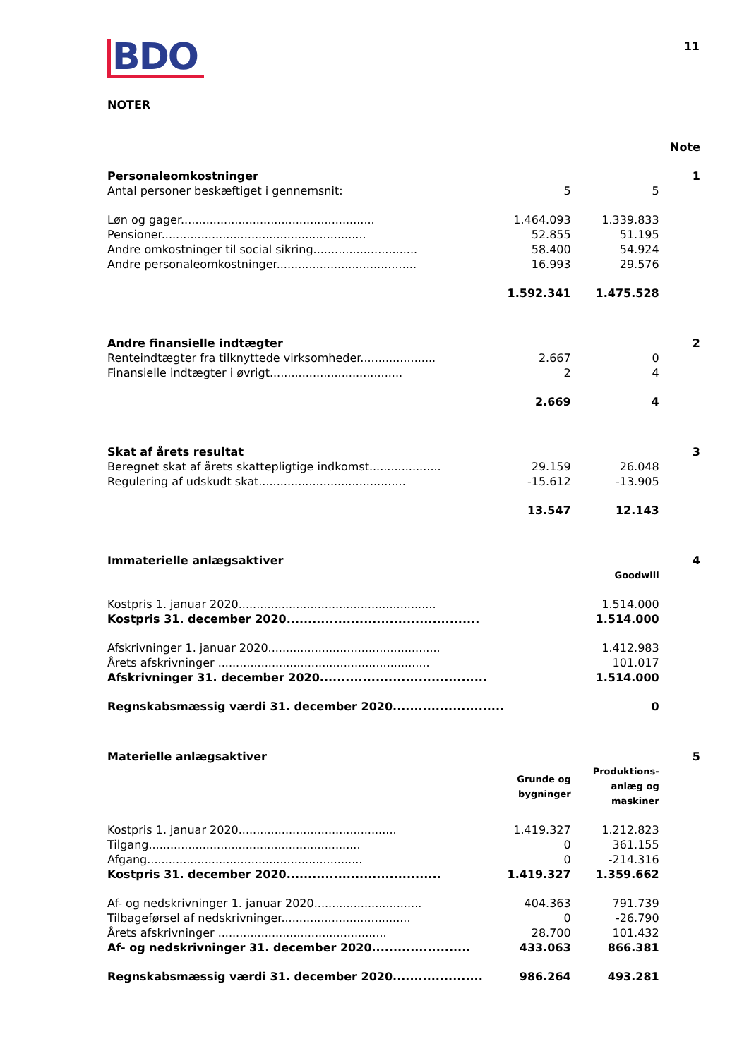BDO
11
NOTER
| | | | Note |
| Personaleomkostninger | | | 1 |
| Antal personer beskæftiget i gennemsnit: | 5 | 5 | |
| Løn og gager...................................................... | 1.464.093 | 1.339.833 | |
| Pensioner......................................................... | 52.855 | 51.195 | |
| Andre omkostninger til social sikring............................. | 58.400 | 54.924 | |
| Andre personaleomkostninger....................................... | 16.993 | 29.576 | |
| | 1.592.341 | 1.475.528 | |
| Andre finansielle indtægter | | | 2 |
| Renteindtægter fra tilknyttede virksomheder..................... | 2.667 | 0 | |
| Finansielle indtægter i øvrigt..................................... | 2 | 4 | |
| | 2.669 | 4 | |
| Skat af årets resultat | | | 3 |
| Beregnet skat af årets skattepligtige indkomst.................... | 29.159 | 26.048 | |
| Regulering af udskudt skat......................................... | -15.612 | -13.905 | |
| | 13.547 | 12.143 | |
| Immaterielle anlægsaktiver | | | 4 |
| | | Goodwill | |
| Kostpris 1. januar 2020....................................................... | | 1.514.000 | |
| Kostpris 31. december 2020............................................. | | 1.514.000 | |
| Afskrivninger 1. januar 2020................................................ | | 1.412.983 | |
| Årets afskrivninger ........................................................... | | 101.017 | |
| Afskrivninger 31. december 2020....................................... | | 1.514.000 | |
| Regnskabsmæssig værdi 31. december 2020.......................... | | 0 | |
| Materielle anlægsaktiver | | | 5 |
| | Grunde og bygninger | Produktions- anlæg og maskiner | |
| Kostpris 1. januar 2020............................................ | 1.419.327 | 1.212.823 | |
| Tilgang........................................................... | 0 | 361.155 | |
| Afgang............................................................ | 0 | -214.316 | |
| Kostpris 31. december 2020.................................... | 1.419.327 | 1.359.662 | |
| Af- og nedskrivninger 1. januar 2020.............................. | 404.363 | 791.739 | |
| Tilbageførsel af nedskrivninger.................................... | 0 | -26.790 | |
| Årets afskrivninger ............................................... | 28.700 | 101.432 | |
| Af- og nedskrivninger 31. december 2020....................... | 433.063 | 866.381 | |
| Regnskabsmæssig værdi 31. december 2020..................... | 986.264 | 493.281 | |